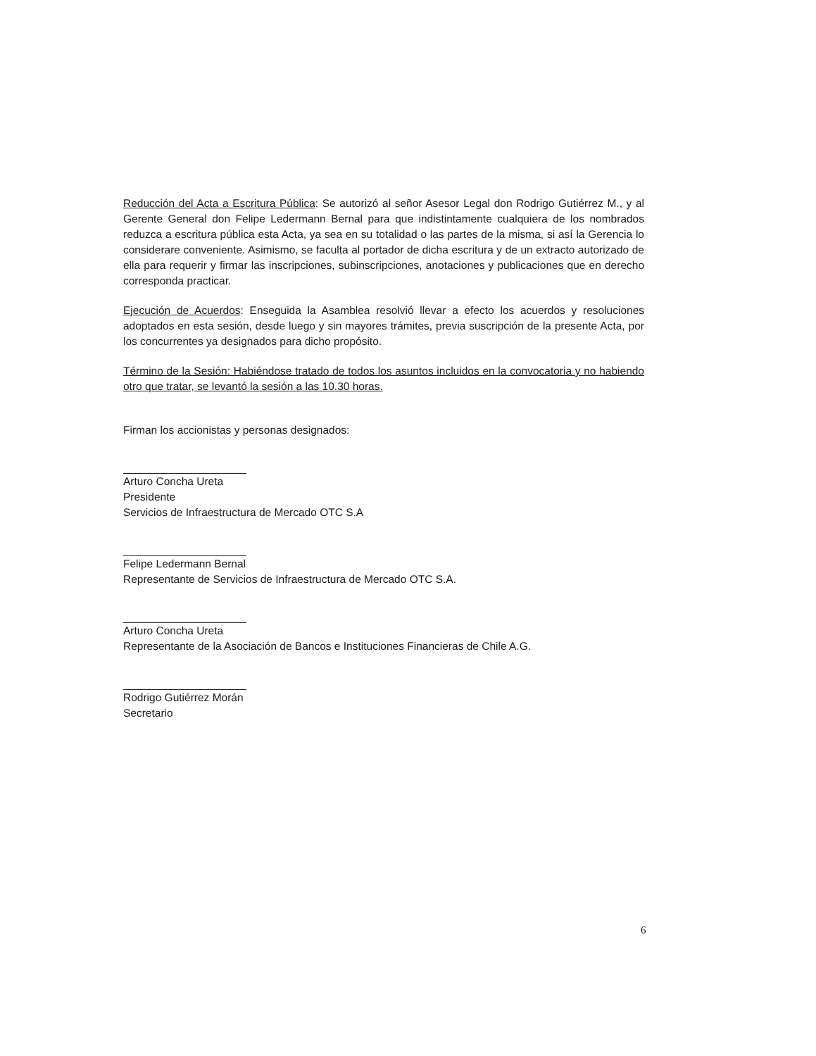Reducción del Acta a Escritura Pública: Se autorizó al señor Asesor Legal don Rodrigo Gutiérrez M., y al Gerente General don Felipe Ledermann Bernal para que indistintamente cualquiera de los nombrados reduzca a escritura pública esta Acta, ya sea en su totalidad o las partes de la misma, si así la Gerencia lo considerare conveniente. Asimismo, se faculta al portador de dicha escritura y de un extracto autorizado de ella para requerir y firmar las inscripciones, subinscripciones, anotaciones y publicaciones que en derecho corresponda practicar.
Ejecución de Acuerdos: Enseguida la Asamblea resolvió llevar a efecto los acuerdos y resoluciones adoptados en esta sesión, desde luego y sin mayores trámites, previa suscripción de la presente Acta, por los concurrentes ya designados para dicho propósito.
Término de la Sesión: Habiéndose tratado de todos los asuntos incluidos en la convocatoria y no habiendo otro que tratar, se levantó la sesión a las 10.30 horas.
Firman los accionistas y personas designados:
Arturo Concha Ureta
Presidente
Servicios de Infraestructura de Mercado OTC S.A
Felipe Ledermann Bernal
Representante de Servicios de Infraestructura de Mercado OTC S.A.
Arturo Concha Ureta
Representante de la Asociación de Bancos e Instituciones Financieras de Chile A.G.
Rodrigo Gutiérrez Morán
Secretario
6